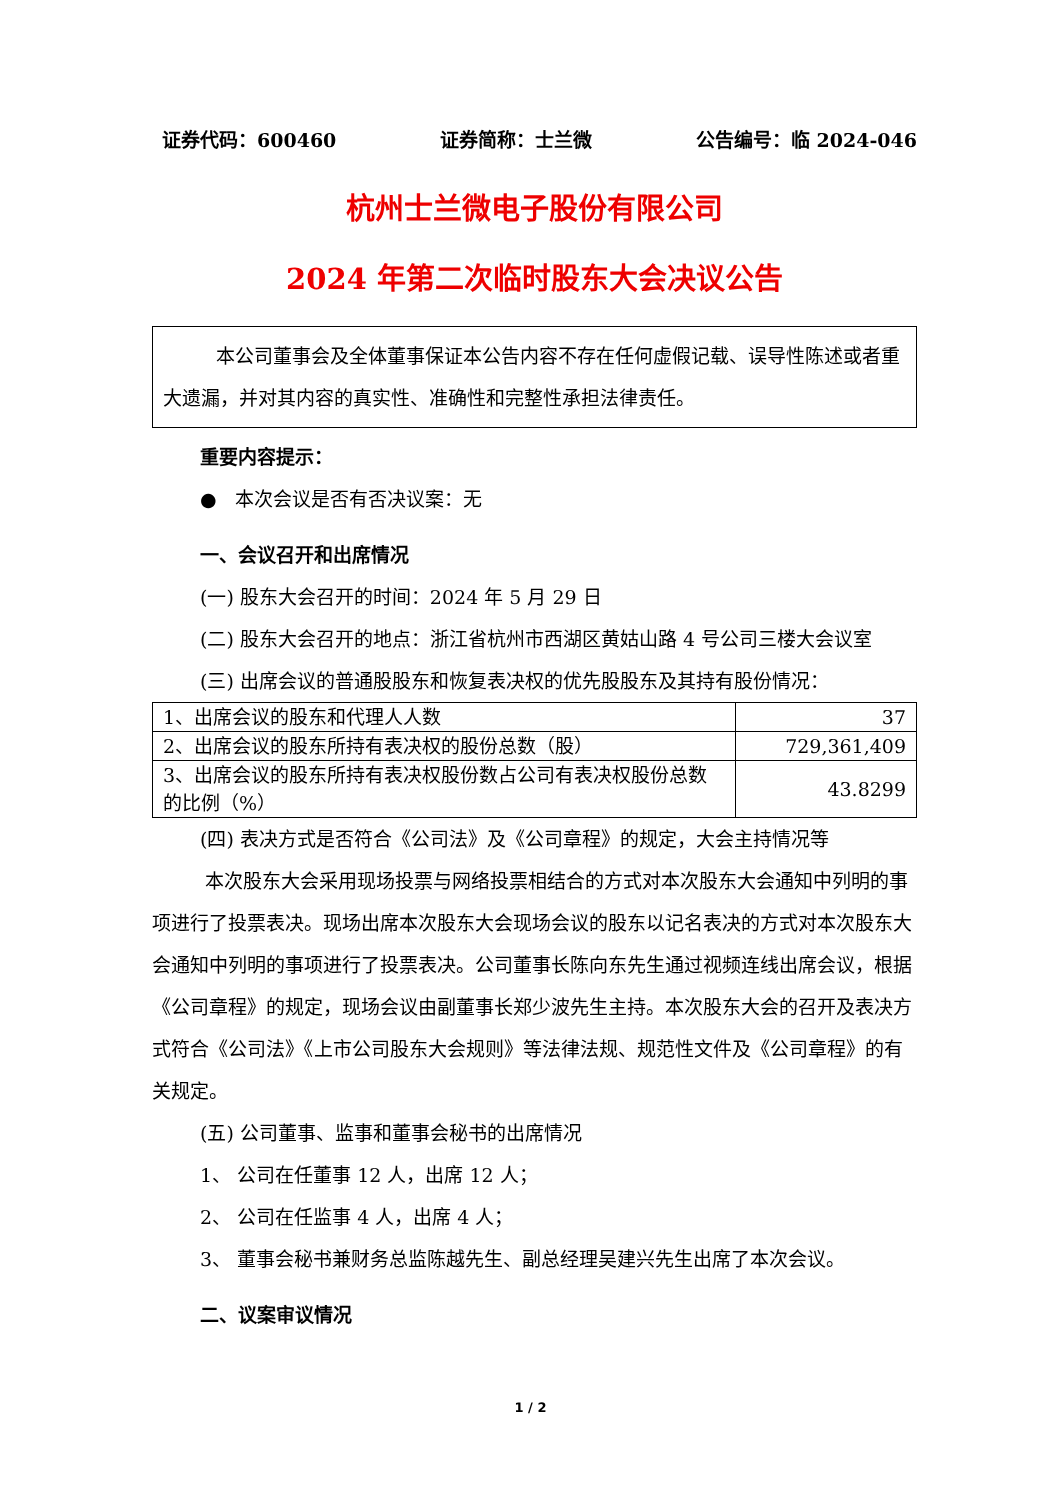证券代码：600460 证券简称：士兰微 公告编号：临 2024-046
杭州士兰微电子股份有限公司
2024 年第二次临时股东大会决议公告
本公司董事会及全体董事保证本公告内容不存在任何虚假记载、误导性陈述或者重大遗漏，并对其内容的真实性、准确性和完整性承担法律责任。
重要内容提示：
● 本次会议是否有否决议案：无
一、会议召开和出席情况
(一) 股东大会召开的时间：2024 年 5 月 29 日
(二) 股东大会召开的地点：浙江省杭州市西湖区黄姑山路 4 号公司三楼大会议室
(三) 出席会议的普通股股东和恢复表决权的优先股股东及其持有股份情况：
| 1、出席会议的股东和代理人人数 | 37 |
| 2、出席会议的股东所持有表决权的股份总数（股） | 729,361,409 |
| 3、出席会议的股东所持有表决权股份数占公司有表决权股份总数的比例（%） | 43.8299 |
(四) 表决方式是否符合《公司法》及《公司章程》的规定，大会主持情况等
本次股东大会采用现场投票与网络投票相结合的方式对本次股东大会通知中列明的事项进行了投票表决。现场出席本次股东大会现场会议的股东以记名表决的方式对本次股东大会通知中列明的事项进行了投票表决。公司董事长陈向东先生通过视频连线出席会议，根据《公司章程》的规定，现场会议由副董事长郑少波先生主持。本次股东大会的召开及表决方式符合《公司法》《上市公司股东大会规则》等法律法规、规范性文件及《公司章程》的有关规定。
(五) 公司董事、监事和董事会秘书的出席情况
1、 公司在任董事 12 人，出席 12 人；
2、 公司在任监事 4 人，出席 4 人；
3、 董事会秘书兼财务总监陈越先生、副总经理吴建兴先生出席了本次会议。
二、议案审议情况
1 / 2